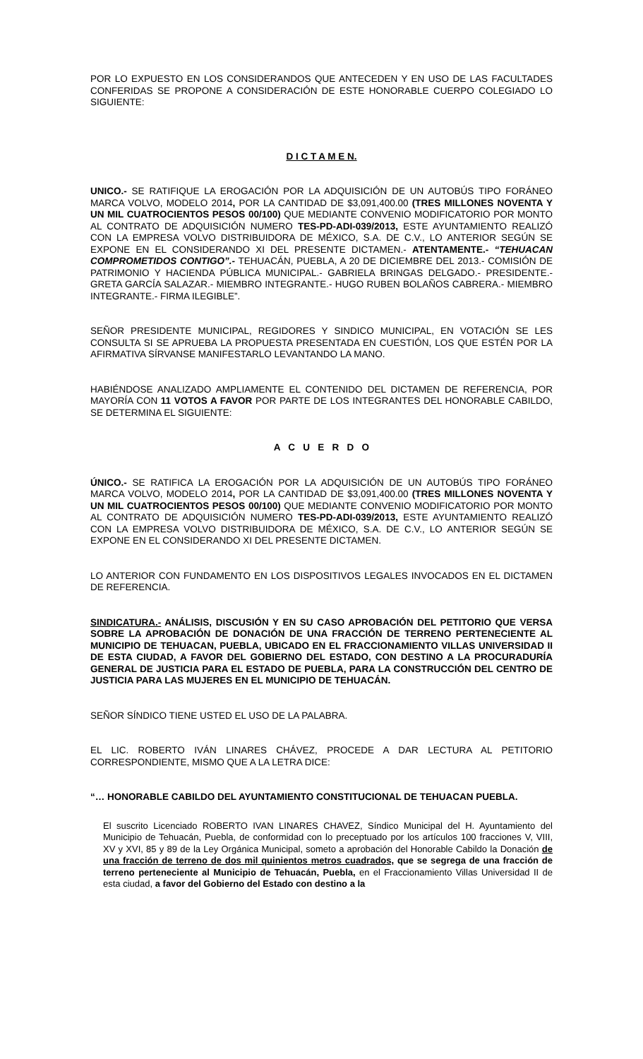POR LO EXPUESTO EN LOS CONSIDERANDOS QUE ANTECEDEN Y EN USO DE LAS FACULTADES CONFERIDAS SE PROPONE A CONSIDERACIÓN DE ESTE HONORABLE CUERPO COLEGIADO LO SIGUIENTE:
D I C T A M E N.
UNICO.- SE RATIFIQUE LA EROGACIÓN POR LA ADQUISICIÓN DE UN AUTOBÚS TIPO FORÁNEO MARCA VOLVO, MODELO 2014, POR LA CANTIDAD DE $3,091,400.00 (TRES MILLONES NOVENTA Y UN MIL CUATROCIENTOS PESOS 00/100) QUE MEDIANTE CONVENIO MODIFICATORIO POR MONTO AL CONTRATO DE ADQUISICIÓN NUMERO TES-PD-ADI-039/2013, ESTE AYUNTAMIENTO REALIZÓ CON LA EMPRESA VOLVO DISTRIBUIDORA DE MÉXICO, S.A. DE C.V., LO ANTERIOR SEGÚN SE EXPONE EN EL CONSIDERANDO XI DEL PRESENTE DICTAMEN.- ATENTAMENTE.- “TEHUACAN COMPROMETIDOS CONTIGO”.- TEHUACÁN, PUEBLA, A 20 DE DICIEMBRE DEL 2013.- COMISIÓN DE PATRIMONIO Y HACIENDA PÚBLICA MUNICIPAL.- GABRIELA BRINGAS DELGADO.- PRESIDENTE.- GRETA GARCÍA SALAZAR.- MIEMBRO INTEGRANTE.- HUGO RUBEN BOLAÑOS CABRERA.- MIEMBRO INTEGRANTE.- FIRMA ILEGIBLE”.
SEÑOR PRESIDENTE MUNICIPAL, REGIDORES Y SINDICO MUNICIPAL, EN VOTACIÓN SE LES CONSULTA SI SE APRUEBA LA PROPUESTA PRESENTADA EN CUESTIÓN, LOS QUE ESTÉN POR LA AFIRMATIVA SÍRVANSE MANIFESTARLO LEVANTANDO LA MANO.
HABIÉNDOSE ANALIZADO AMPLIAMENTE EL CONTENIDO DEL DICTAMEN DE REFERENCIA, POR MAYORÍA CON 11 VOTOS A FAVOR POR PARTE DE LOS INTEGRANTES DEL HONORABLE CABILDO, SE DETERMINA EL SIGUIENTE:
A C U E R D O
ÚNICO.- SE RATIFICA LA EROGACIÓN POR LA ADQUISICIÓN DE UN AUTOBÚS TIPO FORÁNEO MARCA VOLVO, MODELO 2014, POR LA CANTIDAD DE $3,091,400.00 (TRES MILLONES NOVENTA Y UN MIL CUATROCIENTOS PESOS 00/100) QUE MEDIANTE CONVENIO MODIFICATORIO POR MONTO AL CONTRATO DE ADQUISICIÓN NUMERO TES-PD-ADI-039/2013, ESTE AYUNTAMIENTO REALIZÓ CON LA EMPRESA VOLVO DISTRIBUIDORA DE MÉXICO, S.A. DE C.V., LO ANTERIOR SEGÚN SE EXPONE EN EL CONSIDERANDO XI DEL PRESENTE DICTAMEN.
LO ANTERIOR CON FUNDAMENTO EN LOS DISPOSITIVOS LEGALES INVOCADOS EN EL DICTAMEN DE REFERENCIA.
SINDICATURA.- ANÁLISIS, DISCUSIÓN Y EN SU CASO APROBACIÓN DEL PETITORIO QUE VERSA SOBRE LA APROBACIÓN DE DONACIÓN DE UNA FRACCIÓN DE TERRENO PERTENECIENTE AL MUNICIPIO DE TEHUACAN, PUEBLA, UBICADO EN EL FRACCIONAMIENTO VILLAS UNIVERSIDAD II DE ESTA CIUDAD, A FAVOR DEL GOBIERNO DEL ESTADO, CON DESTINO A LA PROCURADURÍA GENERAL DE JUSTICIA PARA EL ESTADO DE PUEBLA, PARA LA CONSTRUCCIÓN DEL CENTRO DE JUSTICIA PARA LAS MUJERES EN EL MUNICIPIO DE TEHUACÁN.
SEÑOR SÍNDICO TIENE USTED EL USO DE LA PALABRA.
EL LIC. ROBERTO IVÁN LINARES CHÁVEZ, PROCEDE A DAR LECTURA AL PETITORIO CORRESPONDIENTE, MISMO QUE A LA LETRA DICE:
“… HONORABLE CABILDO DEL AYUNTAMIENTO CONSTITUCIONAL DE TEHUACAN PUEBLA.
El suscrito Licenciado ROBERTO IVAN LINARES CHAVEZ, Síndico Municipal del H. Ayuntamiento del Municipio de Tehuacán, Puebla, de conformidad con lo preceptuado por los artículos 100 fracciones V, VIII, XV y XVI, 85 y 89 de la Ley Orgánica Municipal, someto a aprobación del Honorable Cabildo la Donación de una fracción de terreno de dos mil quinientos metros cuadrados, que se segrega de una fracción de terreno perteneciente al Municipio de Tehuacán, Puebla, en el Fraccionamiento Villas Universidad II de esta ciudad, a favor del Gobierno del Estado con destino a la